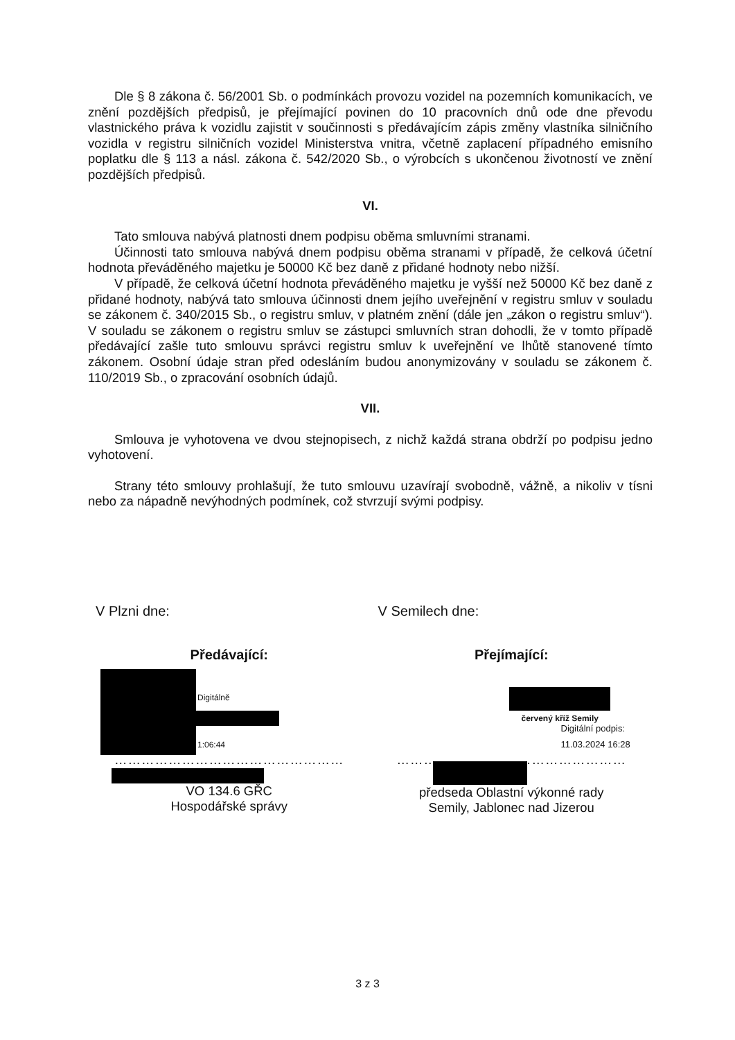Dle § 8 zákona č. 56/2001 Sb. o podmínkách provozu vozidel na pozemních komunikacích, ve znění pozdějších předpisů, je přejímající povinen do 10 pracovních dnů ode dne převodu vlastnického práva k vozidlu zajistit v součinnosti s předávajícím zápis změny vlastníka silničního vozidla v registru silničních vozidel Ministerstva vnitra, včetně zaplacení případného emisního poplatku dle § 113 a násl. zákona č. 542/2020 Sb., o výrobcích s ukončenou životností ve znění pozdějších předpisů.
VI.
Tato smlouva nabývá platnosti dnem podpisu oběma smluvními stranami.
Účinnosti tato smlouva nabývá dnem podpisu oběma stranami v případě, že celková účetní hodnota převáděného majetku je 50000 Kč bez daně z přidané hodnoty nebo nižší.
V případě, že celková účetní hodnota převáděného majetku je vyšší než 50000 Kč bez daně z přidané hodnoty, nabývá tato smlouva účinnosti dnem jejího uveřejnění v registru smluv v souladu se zákonem č. 340/2015 Sb., o registru smluv, v platném znění (dále jen „zákon o registru smluv“). V souladu se zákonem o registru smluv se zástupci smluvních stran dohodli, že v tomto případě předávající zašle tuto smlouvu správci registru smluv k uveřejnění ve lhůtě stanovené tímto zákonem. Osobní údaje stran před odesláním budou anonymizovány v souladu se zákonem č. 110/2019 Sb., o zpracování osobních údajů.
VII.
Smlouva je vyhotovena ve dvou stejnopisech, z nichž každá strana obdrží po podpisu jedno vyhotovení.
Strany této smlouvy prohlašují, že tuto smlouvu uzavírají svobodně, vážně, a nikoliv v tísni nebo za nápadně nevýhodných podmínek, což stvrzují svými podpisy.
V Plzni dne:
Předávající:
Digitálně
1:06:44
……………………………………………
VO 134.6 GŘC
Hospodářské správy
V Semilech dne:
Přejímající:
červený kříž Semily
Digitální podpis:
11.03.2024 16:28
……………………………………………
předseda Oblastní výkonné rady
Semily, Jablonec nad Jizerou
3 z 3